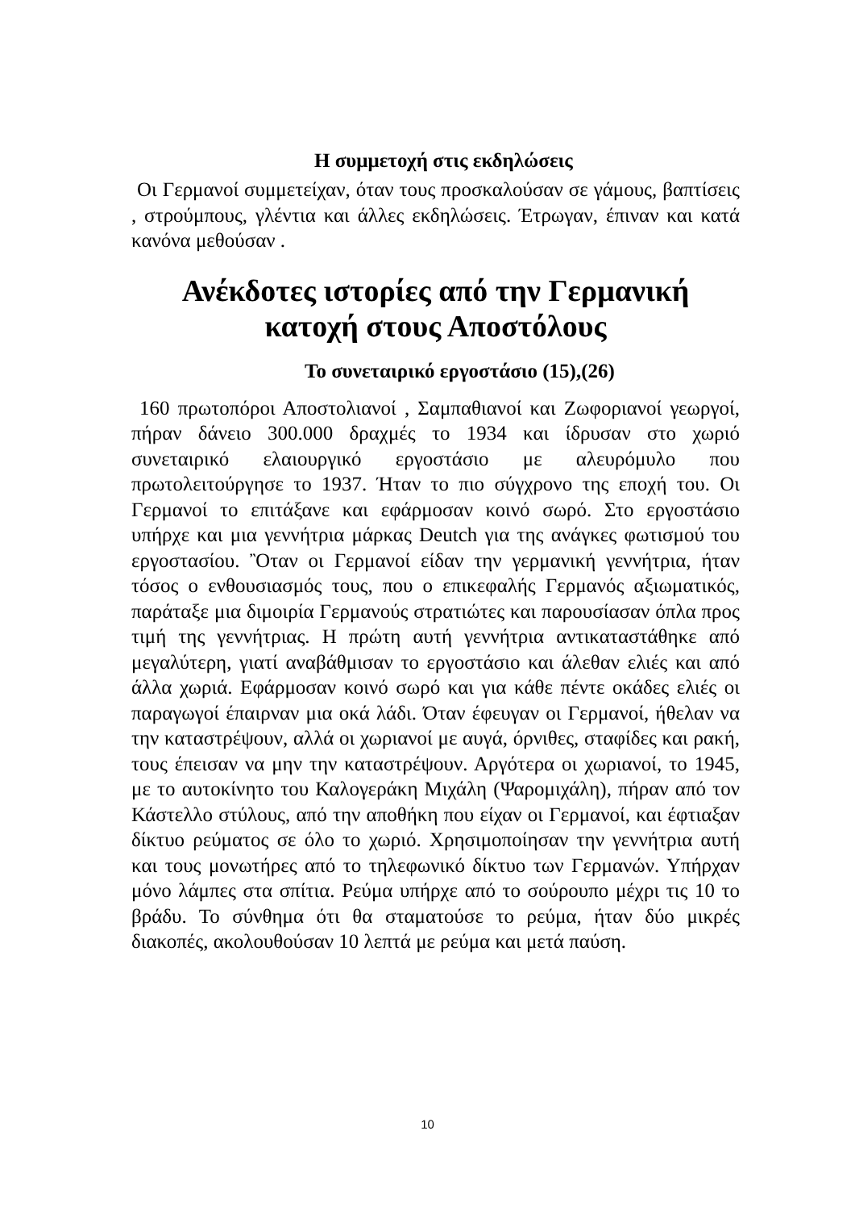Η συμμετοχή στις εκδηλώσεις
Οι Γερμανοί συμμετείχαν, όταν τους προσκαλούσαν σε γάμους, βαπτίσεις , στρούμπους, γλέντια και άλλες εκδηλώσεις. Έτρωγαν, έπιναν και κατά κανόνα μεθούσαν .
Ανέκδοτες ιστορίες από την Γερμανική κατοχή στους Αποστόλους
Το συνεταιρικό εργοστάσιο (15),(26)
160 πρωτοπόροι Αποστολιανοί , Σαμπαθιανοί και Ζωφοριανοί γεωργοί, πήραν δάνειο 300.000 δραχμές το 1934 και ίδρυσαν στο χωριό συνεταιρικό ελαιουργικό εργοστάσιο με αλευρόμυλο που πρωτολειτούργησε το 1937. Ήταν το πιο σύγχρονο της εποχή του. Οι Γερμανοί το επιτάξανε και εφάρμοσαν κοινό σωρό. Στο εργοστάσιο υπήρχε και μια γεννήτρια μάρκας Deutch για της ανάγκες φωτισμού του εργοστασίου. Ὂταν οι Γερμανοί είδαν την γερμανική γεννήτρια, ήταν τόσος ο ενθουσιασμός τους, που ο επικεφαλής Γερμανός αξιωματικός, παράταξε μια διμοιρία Γερμανούς στρατιώτες και παρουσίασαν όπλα προς τιμή της γεννήτριας. Η πρώτη αυτή γεννήτρια αντικαταστάθηκε από μεγαλύτερη, γιατί αναβάθμισαν το εργοστάσιο και άλεθαν ελιές και από άλλα χωριά. Εφάρμοσαν κοινό σωρό και για κάθε πέντε οκάδες ελιές οι παραγωγοί έπαιρναν μια οκά λάδι. Όταν έφευγαν οι Γερμανοί, ήθελαν να την καταστρέψουν, αλλά οι χωριανοί με αυγά, όρνιθες, σταφίδες και ρακή, τους έπεισαν να μην την καταστρέψουν. Αργότερα οι χωριανοί, το 1945, με το αυτοκίνητο του Καλογεράκη Μιχάλη (Ψαρομιχάλη), πήραν από τον Κάστελλο στύλους, από την αποθήκη που είχαν οι Γερμανοί, και έφτιαξαν δίκτυο ρεύματος σε όλο το χωριό. Χρησιμοποίησαν την γεννήτρια αυτή και τους μονωτήρες από το τηλεφωνικό δίκτυο των Γερμανών. Υπήρχαν μόνο λάμπες στα σπίτια. Ρεύμα υπήρχε από το σούρουπο μέχρι τις 10 το βράδυ. Το σύνθημα ότι θα σταματούσε το ρεύμα, ήταν δύο μικρές διακοπές, ακολουθούσαν 10 λεπτά με ρεύμα και μετά παύση.
10